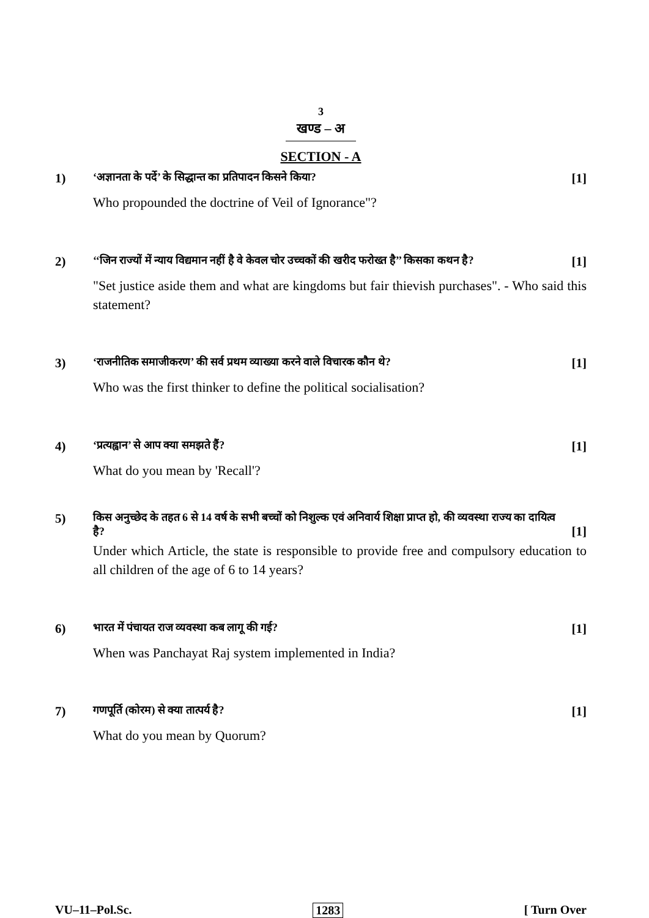3
खण्ड – अ
SECTION - A
1)
‘अज्ञानता के पर्दे’ के सिद्धान्त का प्रतिपादन किसने किया? [1]
Who propounded the doctrine of Veil of Ignorance"?
2)
‘‘जिन राज्यों में न्याय विद्यमान नहीं है वे केवल चोर उच्चकों की खरीद फरोख्त है’’ किसका कथन है? [1]
"Set justice aside them and what are kingdoms but fair thievish purchases". - Who said this statement?
3)
‘राजनीतिक समाजीकरण’ की सर्व प्रथम व्याख्या करने वाले विचारक कौन थे? [1]
Who was the first thinker to define the political socialisation?
4)
‘प्रत्यह्वान’ से आप क्या समझते हैं? [1]
What do you mean by 'Recall'?
5)
किस अनुच्छेद के तहत 6 से 14 वर्ष के सभी बच्चों को निशुल्क एवं अनिवार्य शिक्षा प्राप्त हो, की व्यवस्था राज्य का दायित्व है? [1]
Under which Article, the state is responsible to provide free and compulsory education to all children of the age of 6 to 14 years?
6)
भारत में पंचायत राज व्यवस्था कब लागू की गई? [1]
When was Panchayat Raj system implemented in India?
7)
गणपूर्ति (कोरम) से क्या तात्पर्य है? [1]
What do you mean by Quorum?
VU–11–Pol.Sc. 1283 [ Turn Over